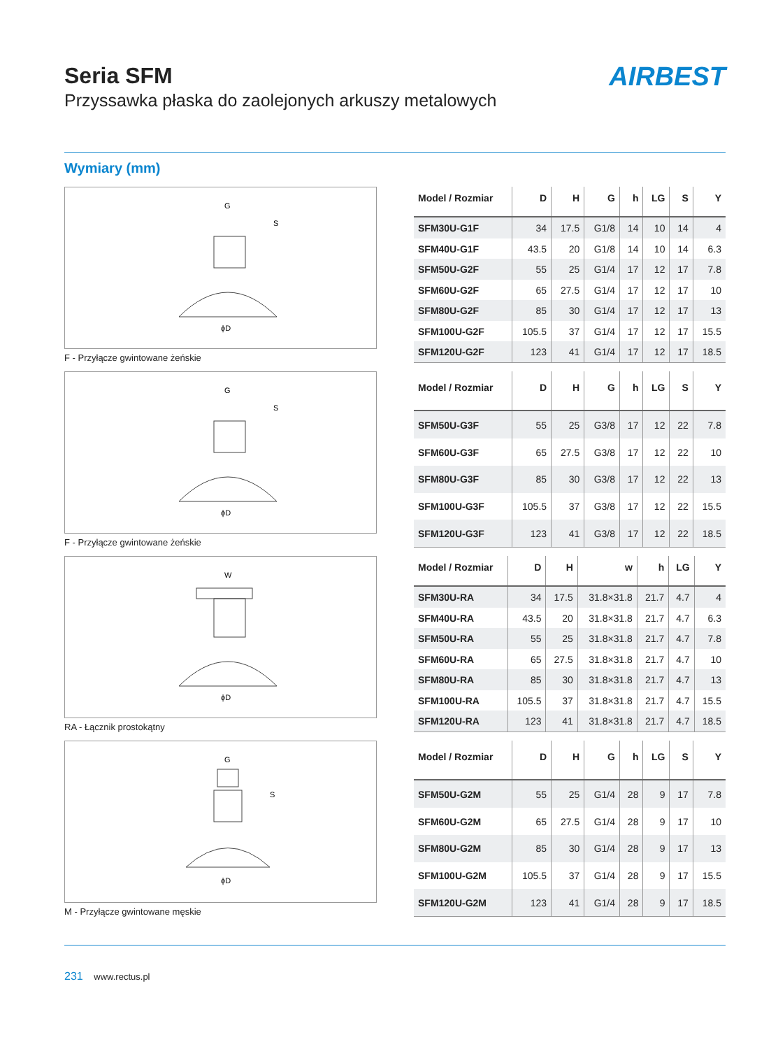AIRBEST
Seria SFM
Przyssawka płaska do zaolejonych arkuszy metalowych
Wymiary (mm)
G
S
ϕD
F - Przyłącze gwintowane żeńskie
| Model / Rozmiar | D | H | G | h | LG | S | Y |
| --- | --- | --- | --- | --- | --- | --- | --- |
| SFM30U-G1F | 34 | 17.5 | G1/8 | 14 | 10 | 14 | 4 |
| SFM40U-G1F | 43.5 | 20 | G1/8 | 14 | 10 | 14 | 6.3 |
| SFM50U-G2F | 55 | 25 | G1/4 | 17 | 12 | 17 | 7.8 |
| SFM60U-G2F | 65 | 27.5 | G1/4 | 17 | 12 | 17 | 10 |
| SFM80U-G2F | 85 | 30 | G1/4 | 17 | 12 | 17 | 13 |
| SFM100U-G2F | 105.5 | 37 | G1/4 | 17 | 12 | 17 | 15.5 |
| SFM120U-G2F | 123 | 41 | G1/4 | 17 | 12 | 17 | 18.5 |
G
S
ϕD
F - Przyłącze gwintowane żeńskie
| Model / Rozmiar | D | H | G | h | LG | S | Y |
| --- | --- | --- | --- | --- | --- | --- | --- |
| SFM50U-G3F | 55 | 25 | G3/8 | 17 | 12 | 22 | 7.8 |
| SFM60U-G3F | 65 | 27.5 | G3/8 | 17 | 12 | 22 | 10 |
| SFM80U-G3F | 85 | 30 | G3/8 | 17 | 12 | 22 | 13 |
| SFM100U-G3F | 105.5 | 37 | G3/8 | 17 | 12 | 22 | 15.5 |
| SFM120U-G3F | 123 | 41 | G3/8 | 17 | 12 | 22 | 18.5 |
W
ϕD
RA - Łącznik prostokątny
| Model / Rozmiar | D | H | w | h | LG | Y |
| --- | --- | --- | --- | --- | --- | --- |
| SFM30U-RA | 34 | 17.5 | 31.8×31.8 | 21.7 | 4.7 | 4 |
| SFM40U-RA | 43.5 | 20 | 31.8×31.8 | 21.7 | 4.7 | 6.3 |
| SFM50U-RA | 55 | 25 | 31.8×31.8 | 21.7 | 4.7 | 7.8 |
| SFM60U-RA | 65 | 27.5 | 31.8×31.8 | 21.7 | 4.7 | 10 |
| SFM80U-RA | 85 | 30 | 31.8×31.8 | 21.7 | 4.7 | 13 |
| SFM100U-RA | 105.5 | 37 | 31.8×31.8 | 21.7 | 4.7 | 15.5 |
| SFM120U-RA | 123 | 41 | 31.8×31.8 | 21.7 | 4.7 | 18.5 |
G
S
ϕD
M - Przyłącze gwintowane męskie
| Model / Rozmiar | D | H | G | h | LG | S | Y |
| --- | --- | --- | --- | --- | --- | --- | --- |
| SFM50U-G2M | 55 | 25 | G1/4 | 28 | 9 | 17 | 7.8 |
| SFM60U-G2M | 65 | 27.5 | G1/4 | 28 | 9 | 17 | 10 |
| SFM80U-G2M | 85 | 30 | G1/4 | 28 | 9 | 17 | 13 |
| SFM100U-G2M | 105.5 | 37 | G1/4 | 28 | 9 | 17 | 15.5 |
| SFM120U-G2M | 123 | 41 | G1/4 | 28 | 9 | 17 | 18.5 |
231 www.rectus.pl